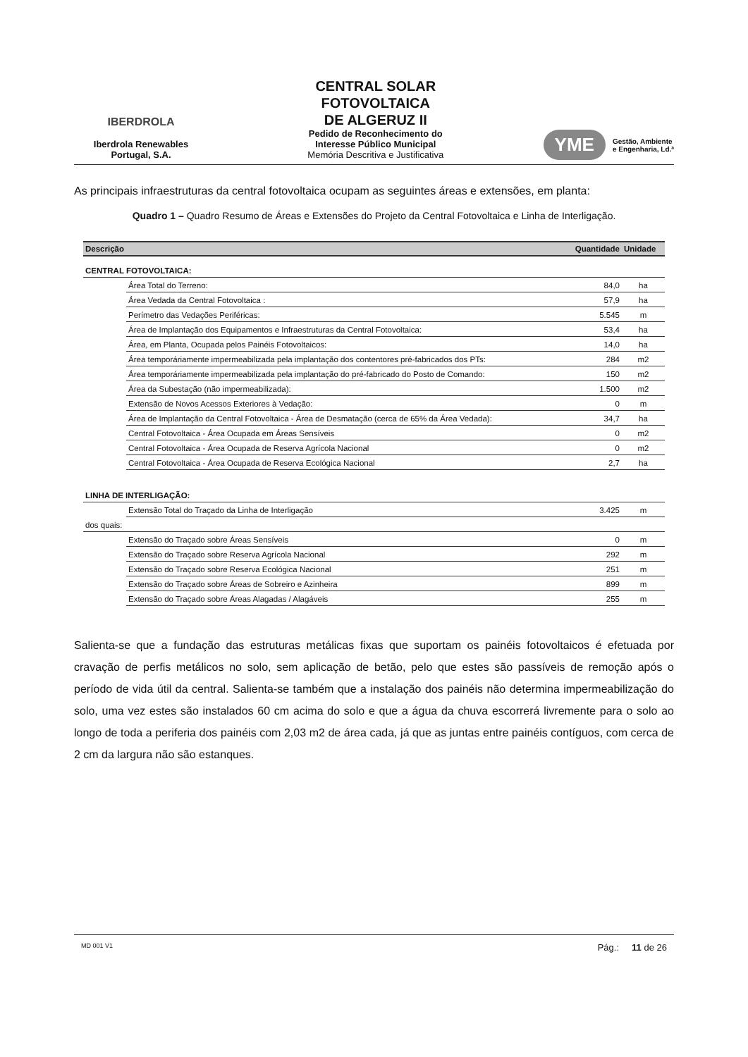IBERDROLA
Iberdrola Renewables
Portugal, S.A.
CENTRAL SOLAR
FOTOVOLTAICA
DE ALGERUZ II
Pedido de Reconhecimento do
Interesse Público Municipal
Memória Descritiva e Justificativa
YME Gestão, Ambiente
e Engenharia, Ld.ª
As principais infraestruturas da central fotovoltaica ocupam as seguintes áreas e extensões, em planta:
Quadro 1 – Quadro Resumo de Áreas e Extensões do Projeto da Central Fotovoltaica e Linha de Interligação.
| Descrição | | Quantidade | Unidade |
| --- | --- | --- | --- |
| CENTRAL FOTOVOLTAICA: | | | |
| | Área Total do Terreno: | 84,0 | ha |
| | Área Vedada da Central Fotovoltaica : | 57,9 | ha |
| | Perímetro das Vedações Periféricas: | 5.545 | m |
| | Área de Implantação dos Equipamentos e Infraestruturas da Central Fotovoltaica: | 53,4 | ha |
| | Área, em Planta, Ocupada pelos Painéis Fotovoltaicos: | 14,0 | ha |
| | Área temporáriamente impermeabilizada pela implantação dos contentores pré-fabricados dos PTs: | 284 | m2 |
| | Área temporáriamente impermeabilizada pela implantação do pré-fabricado do Posto de Comando: | 150 | m2 |
| | Área da Subestação (não impermeabilizada): | 1.500 | m2 |
| | Extensão de Novos Acessos Exteriores à Vedação: | 0 | m |
| | Área de Implantação da Central Fotovoltaica - Área de Desmatação (cerca de 65% da Área Vedada): | 34,7 | ha |
| | Central Fotovoltaica - Área Ocupada em Áreas Sensíveis | 0 | m2 |
| | Central Fotovoltaica - Área Ocupada de Reserva Agrícola Nacional | 0 | m2 |
| | Central Fotovoltaica - Área Ocupada de Reserva Ecológica Nacional | 2,7 | ha |
| LINHA DE INTERLIGAÇÃO: | | | |
| | Extensão Total do Traçado da Linha de Interligação | 3.425 | m |
| dos quais: | | | |
| | Extensão do Traçado sobre Áreas Sensíveis | 0 | m |
| | Extensão do Traçado sobre Reserva Agrícola Nacional | 292 | m |
| | Extensão do Traçado sobre Reserva Ecológica Nacional | 251 | m |
| | Extensão do Traçado sobre Áreas de Sobreiro e Azinheira | 899 | m |
| | Extensão do Traçado sobre Áreas Alagadas / Alagáveis | 255 | m |
Salienta-se que a fundação das estruturas metálicas fixas que suportam os painéis fotovoltaicos é efetuada por cravação de perfis metálicos no solo, sem aplicação de betão, pelo que estes são passíveis de remoção após o período de vida útil da central. Salienta-se também que a instalação dos painéis não determina impermeabilização do solo, uma vez estes são instalados 60 cm acima do solo e que a água da chuva escorrerá livremente para o solo ao longo de toda a periferia dos painéis com 2,03 m2 de área cada, já que as juntas entre painéis contíguos, com cerca de 2 cm da largura não são estanques.
MD 001 V1 Pág.: 11 de 26